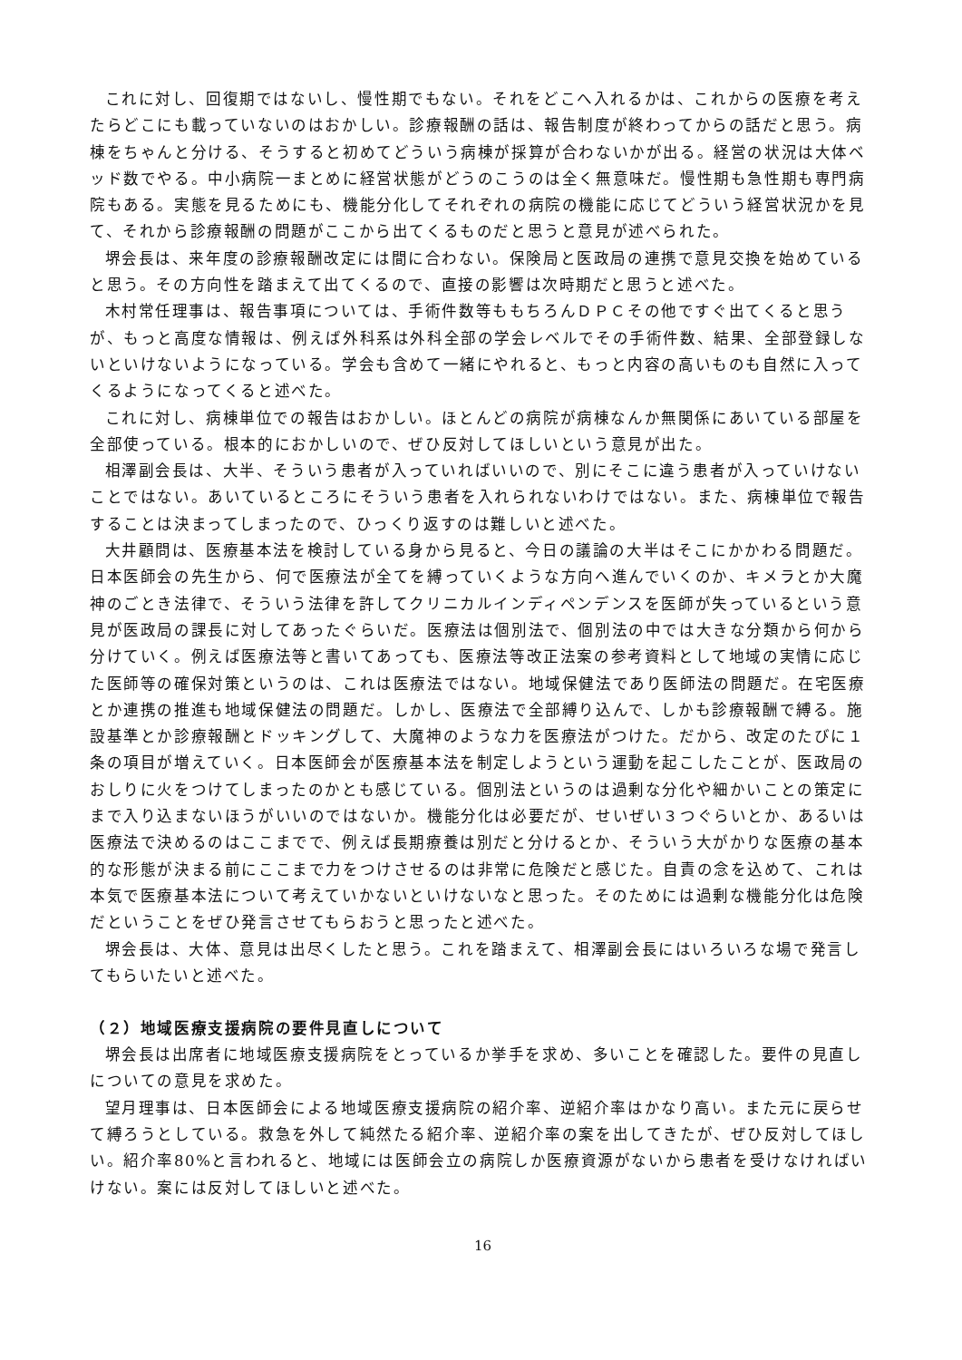これに対し、回復期ではないし、慢性期でもない。それをどこへ入れるかは、これからの医療を考えたらどこにも載っていないのはおかしい。診療報酬の話は、報告制度が終わってからの話だと思う。病棟をちゃんと分ける、そうすると初めてどういう病棟が採算が合わないかが出る。経営の状況は大体ベッド数でやる。中小病院一まとめに経営状態がどうのこうのは全く無意味だ。慢性期も急性期も専門病院もある。実態を見るためにも、機能分化してそれぞれの病院の機能に応じてどういう経営状況かを見て、それから診療報酬の問題がここから出てくるものだと思うと意見が述べられた。
堺会長は、来年度の診療報酬改定には間に合わない。保険局と医政局の連携で意見交換を始めていると思う。その方向性を踏まえて出てくるので、直接の影響は次時期だと思うと述べた。
木村常任理事は、報告事項については、手術件数等ももちろんＤＰＣその他ですぐ出てくると思うが、もっと高度な情報は、例えば外科系は外科全部の学会レベルでその手術件数、結果、全部登録しないといけないようになっている。学会も含めて一緒にやれると、もっと内容の高いものも自然に入ってくるようになってくると述べた。
これに対し、病棟単位での報告はおかしい。ほとんどの病院が病棟なんか無関係にあいている部屋を全部使っている。根本的におかしいので、ぜひ反対してほしいという意見が出た。
相澤副会長は、大半、そういう患者が入っていればいいので、別にそこに違う患者が入っていけないことではない。あいているところにそういう患者を入れられないわけではない。また、病棟単位で報告することは決まってしまったので、ひっくり返すのは難しいと述べた。
大井顧問は、医療基本法を検討している身から見ると、今日の議論の大半はそこにかかわる問題だ。日本医師会の先生から、何で医療法が全てを縛っていくような方向へ進んでいくのか、キメラとか大魔神のごとき法律で、そういう法律を許してクリニカルインディペンデンスを医師が失っているという意見が医政局の課長に対してあったぐらいだ。医療法は個別法で、個別法の中では大きな分類から何から分けていく。例えば医療法等と書いてあっても、医療法等改正法案の参考資料として地域の実情に応じた医師等の確保対策というのは、これは医療法ではない。地域保健法であり医師法の問題だ。在宅医療とか連携の推進も地域保健法の問題だ。しかし、医療法で全部縛り込んで、しかも診療報酬で縛る。施設基準とか診療報酬とドッキングして、大魔神のような力を医療法がつけた。だから、改定のたびに１条の項目が増えていく。日本医師会が医療基本法を制定しようという運動を起こしたことが、医政局のおしりに火をつけてしまったのかとも感じている。個別法というのは過剰な分化や細かいことの策定にまで入り込まないほうがいいのではないか。機能分化は必要だが、せいぜい３つぐらいとか、あるいは医療法で決めるのはここまでで、例えば長期療養は別だと分けるとか、そういう大がかりな医療の基本的な形態が決まる前にここまで力をつけさせるのは非常に危険だと感じた。自責の念を込めて、これは本気で医療基本法について考えていかないといけないなと思った。そのためには過剰な機能分化は危険だということをぜひ発言させてもらおうと思ったと述べた。
堺会長は、大体、意見は出尽くしたと思う。これを踏まえて、相澤副会長にはいろいろな場で発言してもらいたいと述べた。
（２）地域医療支援病院の要件見直しについて
堺会長は出席者に地域医療支援病院をとっているか挙手を求め、多いことを確認した。要件の見直しについての意見を求めた。
望月理事は、日本医師会による地域医療支援病院の紹介率、逆紹介率はかなり高い。また元に戻らせて縛ろうとしている。救急を外して純然たる紹介率、逆紹介率の案を出してきたが、ぜひ反対してほしい。紹介率80%と言われると、地域には医師会立の病院しか医療資源がないから患者を受けなければいけない。案には反対してほしいと述べた。
16